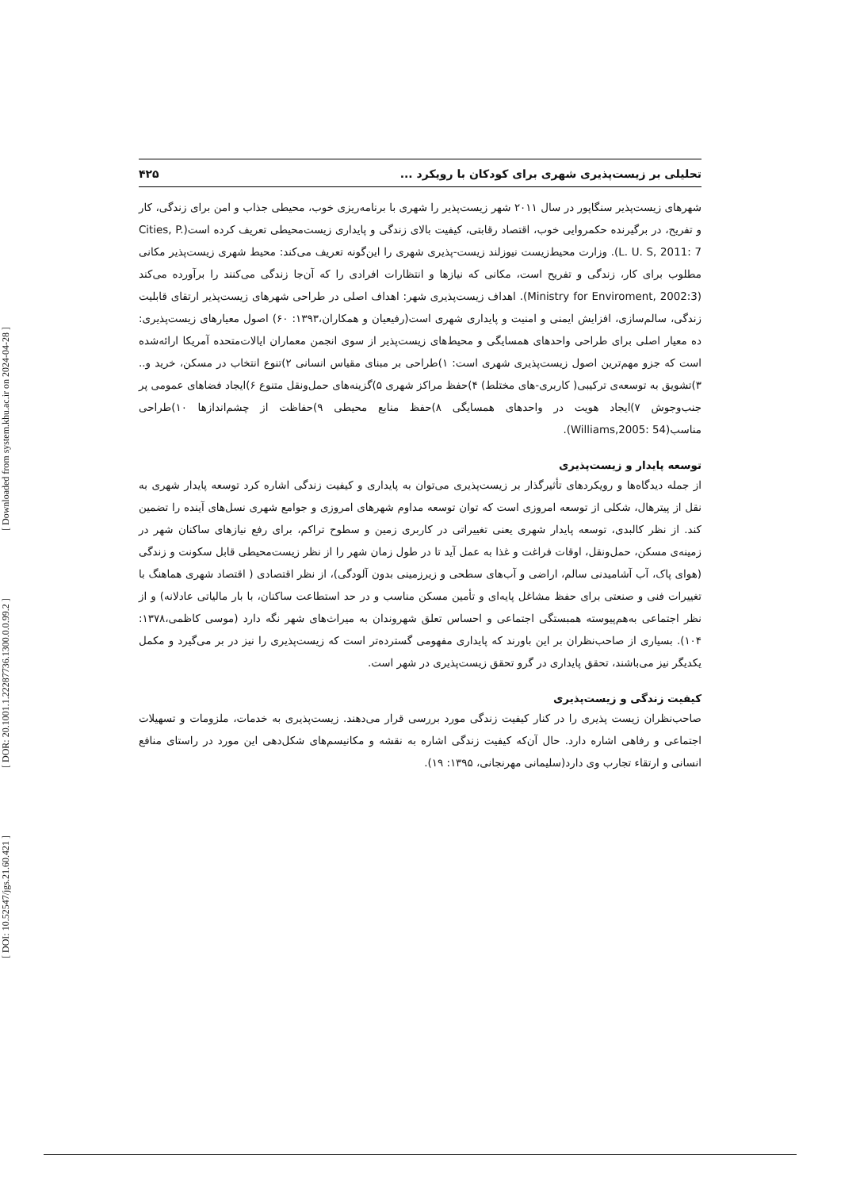[ DOI: 10.52547/jgs.21.60.421 ] [ DOR: 20.1001.1.22287736.1300.0.0.99.2 ] [ Downloaded from system.khu.ac.ir on 2024-04-28 ]
تحلیلی بر زیست‌پذیری شهری برای کودکان با رویکرد ... ۴۲۵
شهرهای زیست‌پذیر سنگاپور در سال ۲۰۱۱ شهر زیست‌پذیر را شهری با برنامه‌ریزی خوب، محیطی جذاب و امن برای زندگی، کار و تفریح، در برگیرنده حکمروایی خوب، اقتصاد رقابتی، کیفیت بالای زندگی و پایداری زیست‌محیطی تعریف کرده است(Cities, P. L. U. S, 2011: 7). وزارت محیط‌زیست نیوزلند زیست-پذیری شهری را این‌گونه تعریف می‌کند: محیط شهری زیست‌پذیر مکانی مطلوب برای کار، زندگی و تفریح است، مکانی که نیازها و انتظارات افرادی را که آن‌جا زندگی می‌کنند را برآورده می‌کند (Ministry for Enviroment, 2002:3). اهداف زیست‌پذیری شهر: اهداف اصلی در طراحی شهرهای زیست‌پذیر ارتقای قابلیت زندگی، سالم‌سازی، افزایش ایمنی و امنیت و پایداری شهری است(رفیعیان و همکاران،۱۳۹۳: ۶۰) اصول معیارهای زیست‌پذیری: ده معیار اصلی برای طراحی واحدهای همسایگی و محیط‌های زیست‌پذیر از سوی انجمن معماران ایالات‌متحده آمریکا ارائه‌شده است که جزو مهم‌ترین اصول زیست‌پذیری شهری است: ۱)طراحی بر مبنای مقیاس انسانی ۲)تنوع انتخاب در مسکن، خرید و.. ۳)تشویق به توسعه‌ی ترکیبی( کاربری-های مختلط) ۴)حفظ مراکز شهری ۵)گزینه‌های حمل‌ونقل متنوع ۶)ایجاد فضاهای عمومی پر جنب‌وجوش ۷)ایجاد هویت در واحدهای همسایگی ۸)حفظ منابع محیطی ۹)حفاظت از چشم‌اندازها ۱۰)طراحی مناسب(Williams,2005: 54).
توسعه پایدار و زیست‌پذیری
از جمله دیدگاه‌ها و رویکردهای تأثیرگذار بر زیست‌پذیری می‌توان به پایداری و کیفیت زندگی اشاره کرد توسعه پایدار شهری به نقل از پیترهال، شکلی از توسعه امروزی است که توان توسعه مداوم شهرهای امروزی و جوامع شهری نسل‌های آینده را تضمین کند. از نظر کالبدی، توسعه پایدار شهری یعنی تغییراتی در کاربری زمین و سطوح تراکم، برای رفع نیازهای ساکنان شهر در زمینه‌ی مسکن، حمل‌ونقل، اوقات فراغت و غذا به عمل آید تا در طول زمان شهر را از نظر زیست‌محیطی قابل سکونت و زندگی (هوای پاک، آب آشامیدنی سالم، اراضی و آب‌های سطحی و زیرزمینی بدون آلودگی)، از نظر اقتصادی ( اقتصاد شهری هماهنگ با تغییرات فنی و صنعتی برای حفظ مشاغل پایه‌ای و تأمین مسکن مناسب و در حد استطاعت ساکنان، با بار مالیاتی عادلانه) و از نظر اجتماعی به‌هم‌پیوسته همبستگی اجتماعی و احساس تعلق شهروندان به میراث‌های شهر نگه دارد (موسی کاظمی،۱۳۷۸: ۱۰۴). بسیاری از صاحب‌نظران بر این باورند که پایداری مفهومی گسترده‌تر است که زیست‌پذیری را نیز در بر می‌گیرد و مکمل یکدیگر نیز می‌باشند، تحقق پایداری در گرو تحقق زیست‌پذیری در شهر است.
کیفیت زندگی و زیست‌پذیری
صاحب‌نظران زیست پذیری را در کنار کیفیت زندگی مورد بررسی قرار می‌دهند. زیست‌پذیری به خدمات، ملزومات و تسهیلات اجتماعی و رفاهی اشاره دارد. حال آن‌که کیفیت زندگی اشاره به نقشه و مکانیسم‌های شکل‌دهی این مورد در راستای منافع انسانی و ارتقاء تجارب وی دارد(سلیمانی مهرنجانی، ۱۳۹۵: ۱۹).